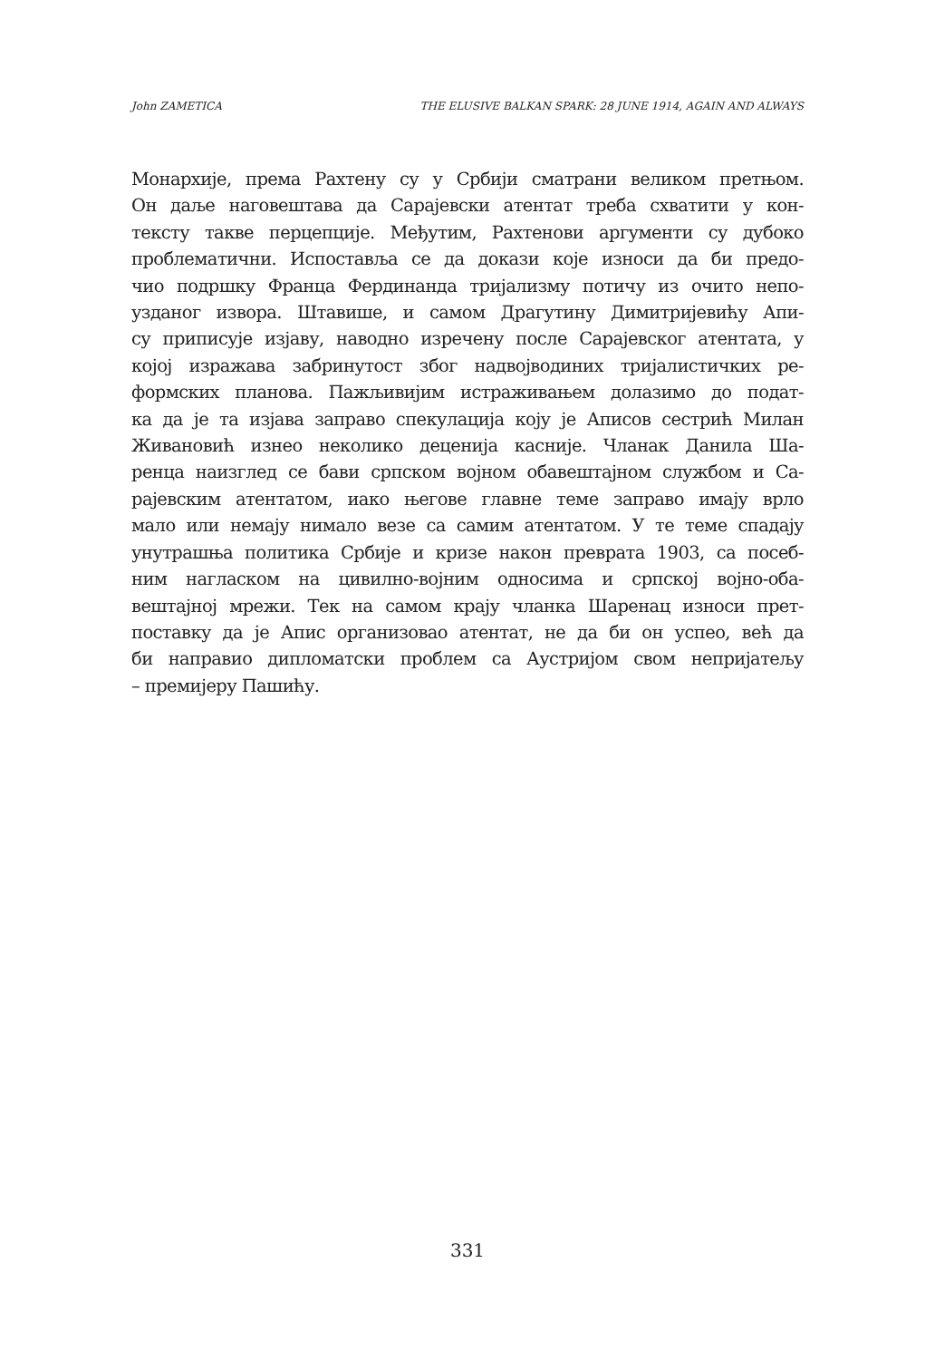John ZAMETICA THE ELUSIVE BALKAN SPARK: 28 JUNE 1914, AGAIN AND ALWAYS
Монархије, према Рахтену су у Србији сматрани великом претњом.
Он даље наговештава да Сарајевски атентат треба схватити у кон-
тексту такве перцепције. Међутим, Рахтенови аргументи су дубоко
проблематични. Испоставља се да докази које износи да би предо-
чио подршку Франца Фердинанда тријализму потичу из очито непо-
узданог извора. Штавише, и самом Драгутину Димитријевићу Апи-
су приписује изјаву, наводно изречену после Сарајевског атентата, у
којој изражава забринутост због надвојводиних тријалистичких ре-
формских планова. Пажљивијим истраживањем долазимо до подат-
ка да је та изјава заправо спекулација коју је Аписов сестрић Милан
Живановић изнео неколико деценија касније. Чланак Данила Ша-
ренца наизглед се бави српском војном обавештајном службом и Са-
рајевским атентатом, иако његове главне теме заправо имају врло
мало или немају нимало везе са самим атентатом. У те теме спадају
унутрашња политика Србије и кризе након преврата 1903, са посеб-
ним нагласком на цивилно-војним односима и српској војно-оба-
вештајној мрежи. Тек на самом крају чланка Шаренац износи прет-
поставку да је Апис организовао атентат, не да би он успео, већ да
би направио дипломатски проблем са Аустријом свом непријатељу
– премијеру Пашићу.
331